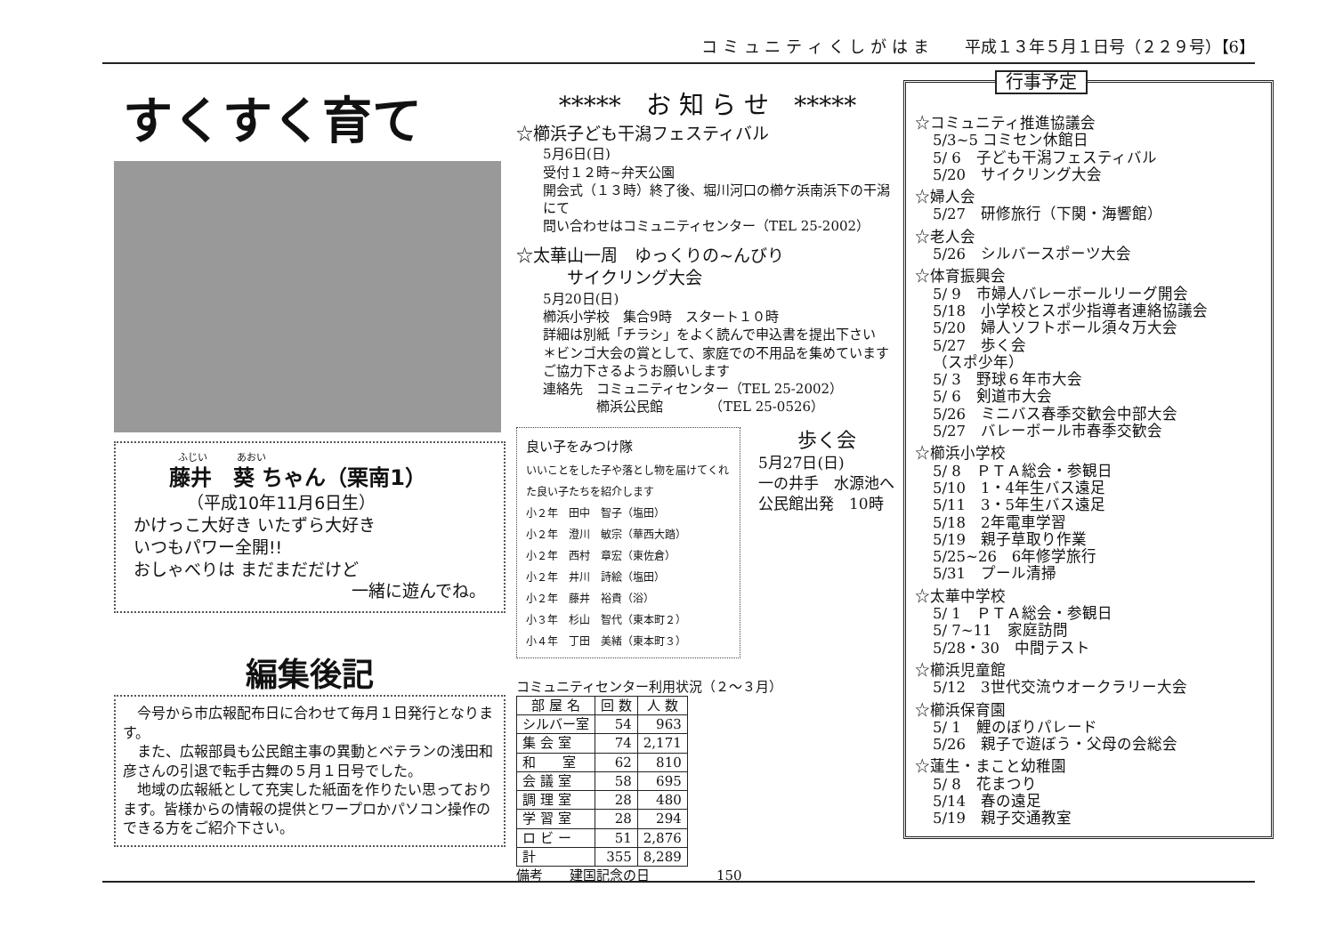コ ミ ュ ニ テ ィ く し が は ま 平成１３年５月１日号（２２９号）【6】
すくすく育て
ふじい　　　あおい
藤井　葵 ちゃん（栗南1）
（平成10年11月6日生）
かけっこ大好き いたずら大好き
いつもパワー全開!!
おしゃべりは まだまだだけど
一緒に遊んでね。
編集後記
　今号から市広報配布日に合わせて毎月１日発行となります。
　また、広報部員も公民館主事の異動とベテランの浅田和彦さんの引退で転手古舞の５月１日号でした。
　地域の広報紙として充実した紙面を作りたい思っております。皆様からの情報の提供とワープロかパソコン操作のできる方をご紹介下さい。
*****　お 知 ら せ　*****
☆櫛浜子ども干潟フェスティバル
5月6日(日)
受付１２時~弁天公園
開会式（１３時）終了後、堀川河口の櫛ケ浜南浜下の干潟にて
問い合わせはコミュニティセンター（TEL 25-2002）
☆太華山一周　ゆっくりの~んびり
　　　サイクリング大会
5月20日(日)
櫛浜小学校　集合9時　スタート１０時
詳細は別紙「チラシ」をよく読んで申込書を提出下さい
＊ビンゴ大会の賞として、家庭での不用品を集めています
ご協力下さるようお願いします
連絡先　コミュニティセンター（TEL 25-2002）
　　　　櫛浜公民館　　　　（TEL 25-0526）
良い子をみつけ隊
いいことをした子や落とし物を届けてくれた良い子たちを紹介します
小２年　田中　智子（塩田）
小２年　澄川　敏宗（華西大踏）
小２年　西村　章宏（東佐倉）
小２年　井川　詩絵（塩田）
小２年　藤井　裕貴（浴）
小３年　杉山　智代（東本町２）
小４年　丁田　美緒（東本町３）
歩く会
5月27日(日)
一の井手　水源池へ
公民館出発　10時
コミュニティセンター利用状況（２～３月）
| 部 屋 名 | 回 数 | 人 数 |
| --- | --- | --- |
| シルバー室 | 54 | 963 |
| 集 会 室 | 74 | 2,171 |
| 和 室 | 62 | 810 |
| 会 議 室 | 58 | 695 |
| 調 理 室 | 28 | 480 |
| 学 習 室 | 28 | 294 |
| ロ ビ ー | 51 | 2,876 |
| 計 | 355 | 8,289 |
備考　　建国記念の日　　　　　150
行事予定
☆コミュニティ推進協議会
5/3~5 コミセン休館日
5/ 6　子ども干潟フェスティバル
5/20　サイクリング大会
☆婦人会
5/27　研修旅行（下関・海響館）
☆老人会
5/26　シルバースポーツ大会
☆体育振興会
5/ 9　市婦人バレーボールリーグ開会
5/18　小学校とスポ少指導者連絡協議会
5/20　婦人ソフトボール須々万大会
5/27　歩く会
（スポ少年）
5/ 3　野球６年市大会
5/ 6　剣道市大会
5/26　ミニバス春季交歓会中部大会
5/27　バレーボール市春季交歓会
☆櫛浜小学校
5/ 8　ＰＴＡ総会・参観日
5/10　1・4年生バス遠足
5/11　3・5年生バス遠足
5/18　2年電車学習
5/19　親子草取り作業
5/25~26　6年修学旅行
5/31　プール清掃
☆太華中学校
5/ 1　ＰＴＡ総会・参観日
5/ 7~11　家庭訪問
5/28・30　中間テスト
☆櫛浜児童館
5/12　3世代交流ウオークラリー大会
☆櫛浜保育園
5/ 1　鯉のぼりパレード
5/26　親子で遊ぼう・父母の会総会
☆蓮生・まこと幼稚園
5/ 8　花まつり
5/14　春の遠足
5/19　親子交通教室